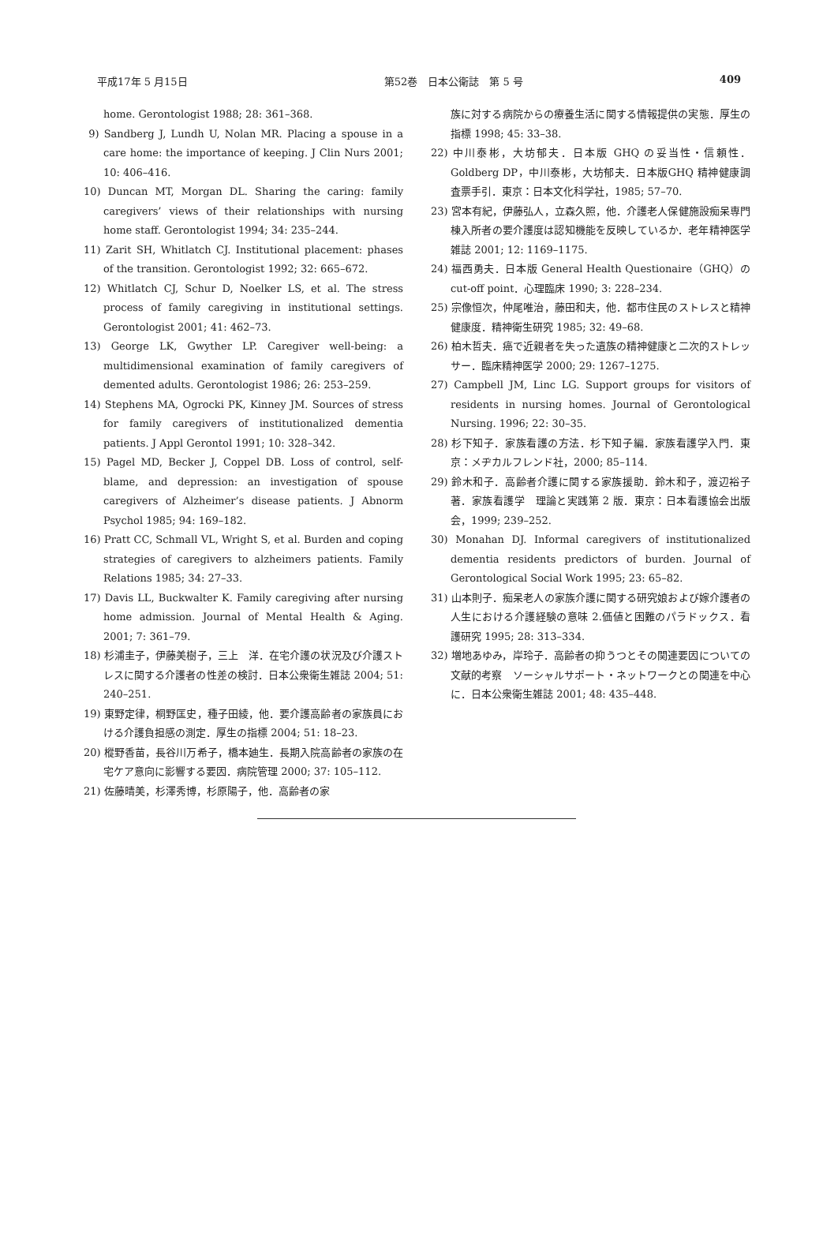平成17年 5 月15日 第52巻　日本公衛誌　第 5 号 409
home. Gerontologist 1988; 28: 361–368.
9) Sandberg J, Lundh U, Nolan MR. Placing a spouse in a care home: the importance of keeping. J Clin Nurs 2001; 10: 406–416.
10) Duncan MT, Morgan DL. Sharing the caring: family caregivers’ views of their relationships with nursing home staff. Gerontologist 1994; 34: 235–244.
11) Zarit SH, Whitlatch CJ. Institutional placement: phases of the transition. Gerontologist 1992; 32: 665–672.
12) Whitlatch CJ, Schur D, Noelker LS, et al. The stress process of family caregiving in institutional settings. Gerontologist 2001; 41: 462–73.
13) George LK, Gwyther LP. Caregiver well-being: a multidimensional examination of family caregivers of demented adults. Gerontologist 1986; 26: 253–259.
14) Stephens MA, Ogrocki PK, Kinney JM. Sources of stress for family caregivers of institutionalized dementia patients. J Appl Gerontol 1991; 10: 328–342.
15) Pagel MD, Becker J, Coppel DB. Loss of control, self-blame, and depression: an investigation of spouse caregivers of Alzheimer’s disease patients. J Abnorm Psychol 1985; 94: 169–182.
16) Pratt CC, Schmall VL, Wright S, et al. Burden and coping strategies of caregivers to alzheimers patients. Family Relations 1985; 34: 27–33.
17) Davis LL, Buckwalter K. Family caregiving after nursing home admission. Journal of Mental Health & Aging. 2001; 7: 361–79.
18) 杉浦圭子，伊藤美樹子，三上　洋．在宅介護の状況及び介護ストレスに関する介護者の性差の検討．日本公衆衛生雑誌 2004; 51: 240–251.
19) 東野定律，桐野匡史，種子田綾，他．要介護高齢者の家族員における介護負担感の測定．厚生の指標 2004; 51: 18–23.
20) 樅野香苗，長谷川万希子，橋本廸生．長期入院高齢者の家族の在宅ケア意向に影響する要因．病院管理 2000; 37: 105–112.
21) 佐藤晴美，杉澤秀博，杉原陽子，他．高齢者の家
族に対する病院からの療養生活に関する情報提供の実態．厚生の指標 1998; 45: 33–38.
22) 中川泰彬，大坊郁夫．日本版 GHQ の妥当性・信頼性．Goldberg DP，中川泰彬，大坊郁夫．日本版GHQ 精神健康調査票手引．東京：日本文化科学社，1985; 57–70.
23) 宮本有紀，伊藤弘人，立森久照，他．介護老人保健施設痴呆専門棟入所者の要介護度は認知機能を反映しているか．老年精神医学雑誌 2001; 12: 1169–1175.
24) 福西勇夫．日本版 General Health Questionaire（GHQ）の cut-off point．心理臨床 1990; 3: 228–234.
25) 宗像恒次，仲尾唯治，藤田和夫，他．都市住民のストレスと精神健康度．精神衛生研究 1985; 32: 49–68.
26) 柏木哲夫．癌で近親者を失った遺族の精神健康と二次的ストレッサー．臨床精神医学 2000; 29: 1267–1275.
27) Campbell JM, Linc LG. Support groups for visitors of residents in nursing homes. Journal of Gerontological Nursing. 1996; 22: 30–35.
28) 杉下知子．家族看護の方法．杉下知子編．家族看護学入門．東京：メヂカルフレンド社，2000; 85–114.
29) 鈴木和子．高齢者介護に関する家族援助．鈴木和子，渡辺裕子著．家族看護学　理論と実践第 2 版．東京：日本看護協会出版会，1999; 239–252.
30) Monahan DJ. Informal caregivers of institutionalized dementia residents predictors of burden. Journal of Gerontological Social Work 1995; 23: 65–82.
31) 山本則子．痴呆老人の家族介護に関する研究娘および嫁介護者の人生における介護経験の意味 2.価値と困難のパラドックス．看護研究 1995; 28: 313–334.
32) 増地あゆみ，岸玲子．高齢者の抑うつとその関連要因についての文献的考察　ソーシャルサポート・ネットワークとの関連を中心に．日本公衆衛生雑誌 2001; 48: 435–448.